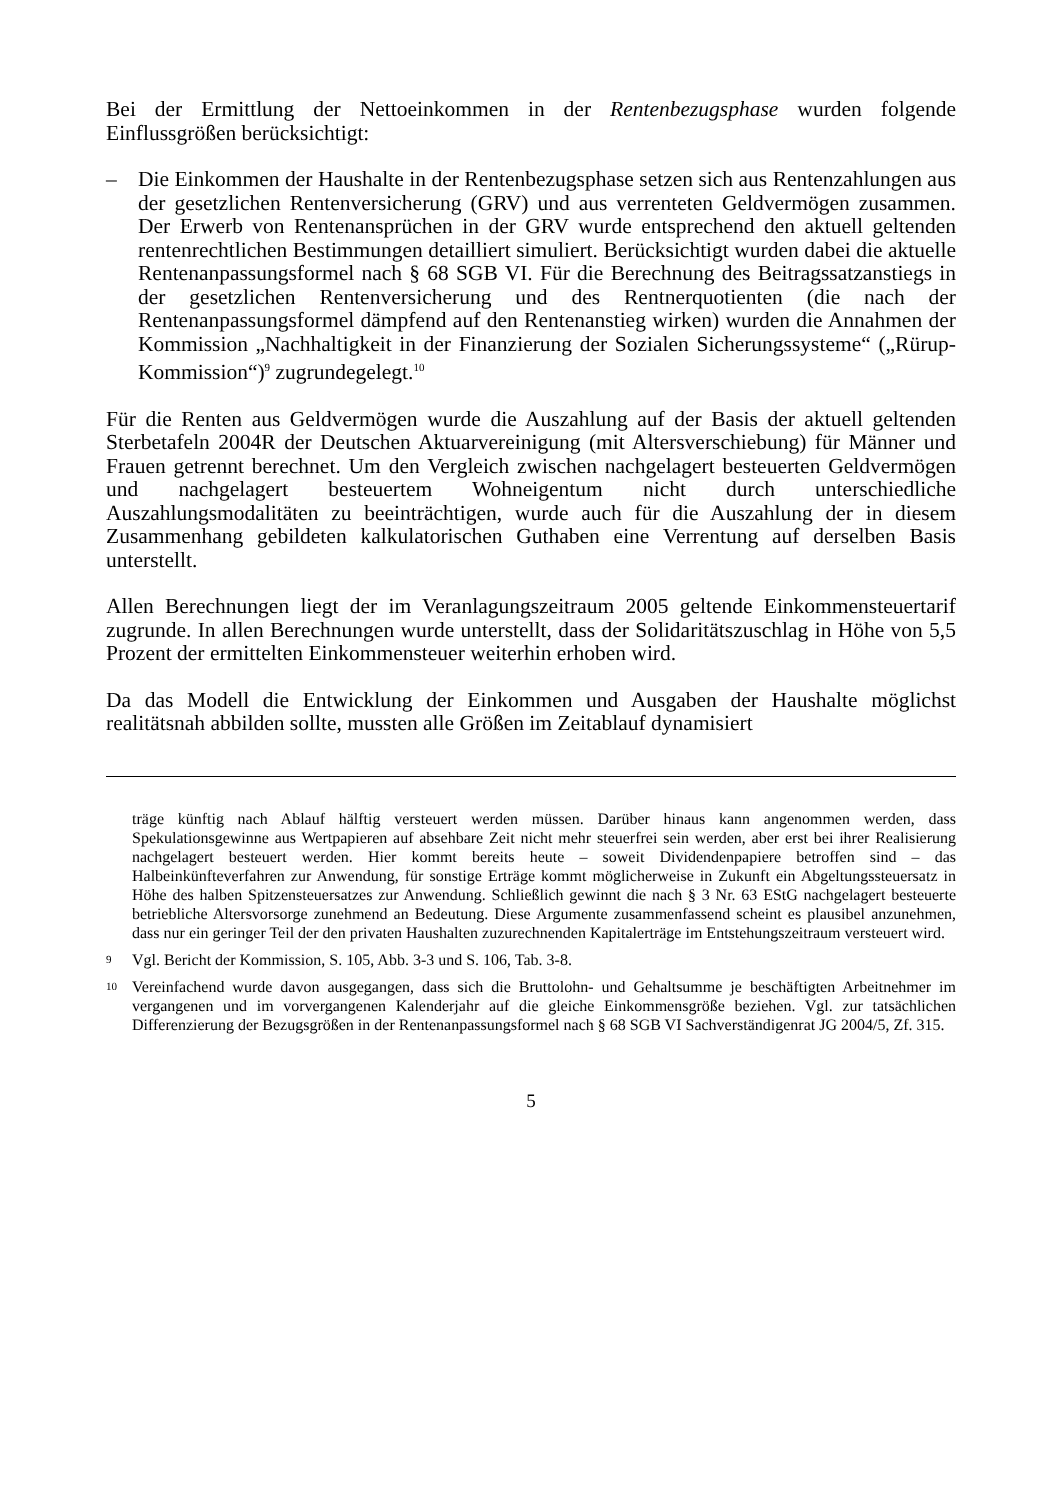Bei der Ermittlung der Nettoeinkommen in der Rentenbezugsphase wurden folgende Einflussgrößen berücksichtigt:
– Die Einkommen der Haushalte in der Rentenbezugsphase setzen sich aus Rentenzahlungen aus der gesetzlichen Rentenversicherung (GRV) und aus verrenteten Geldvermögen zusammen. Der Erwerb von Rentenansprüchen in der GRV wurde entsprechend den aktuell geltenden rentenrechtlichen Bestimmungen detailliert simuliert. Berücksichtigt wurden dabei die aktuelle Rentenanpassungsformel nach § 68 SGB VI. Für die Berechnung des Beitragssatzanstiegs in der gesetzlichen Rentenversicherung und des Rentnerquotienten (die nach der Rentenanpassungsformel dämpfend auf den Rentenanstieg wirken) wurden die Annahmen der Kommission „Nachhaltigkeit in der Finanzierung der Sozialen Sicherungssysteme“ („Rürup-Kommission“)<sup>9</sup> zugrundegelegt.<sup>10</sup>
Für die Renten aus Geldvermögen wurde die Auszahlung auf der Basis der aktuell geltenden Sterbetafeln 2004R der Deutschen Aktuarvereinigung (mit Altersverschiebung) für Männer und Frauen getrennt berechnet. Um den Vergleich zwischen nachgelagert besteuerten Geldvermögen und nachgelagert besteuertem Wohneigentum nicht durch unterschiedliche Auszahlungsmodalitäten zu beeinträchtigen, wurde auch für die Auszahlung der in diesem Zusammenhang gebildeten kalkulatorischen Guthaben eine Verrentung auf derselben Basis unterstellt.
Allen Berechnungen liegt der im Veranlagungszeitraum 2005 geltende Einkommensteuertarif zugrunde. In allen Berechnungen wurde unterstellt, dass der Solidaritätszuschlag in Höhe von 5,5 Prozent der ermittelten Einkommensteuer weiterhin erhoben wird.
Da das Modell die Entwicklung der Einkommen und Ausgaben der Haushalte möglichst realitätsnah abbilden sollte, mussten alle Größen im Zeitablauf dynamisiert
träge künftig nach Ablauf hälftig versteuert werden müssen. Darüber hinaus kann angenommen werden, dass Spekulationsgewinne aus Wertpapieren auf absehbare Zeit nicht mehr steuerfrei sein werden, aber erst bei ihrer Realisierung nachgelagert besteuert werden. Hier kommt bereits heute – soweit Dividendenpapiere betroffen sind – das Halbeinkünfteverfahren zur Anwendung, für sonstige Erträge kommt möglicherweise in Zukunft ein Abgeltungssteuersatz in Höhe des halben Spitzensteuersatzes zur Anwendung. Schließlich gewinnt die nach § 3 Nr. 63 EStG nachgelagert besteuerte betriebliche Altersvorsorge zunehmend an Bedeutung. Diese Argumente zusammenfassend scheint es plausibel anzunehmen, dass nur ein geringer Teil der den privaten Haushalten zuzurechnenden Kapitalerträge im Entstehungszeitraum versteuert wird.
9
Vgl. Bericht der Kommission, S. 105, Abb. 3-3 und S. 106, Tab. 3-8.
10
Vereinfachend wurde davon ausgegangen, dass sich die Bruttolohn- und Gehaltsumme je beschäftigten Arbeitnehmer im vergangenen und im vorvergangenen Kalenderjahr auf die gleiche Einkommensgröße beziehen. Vgl. zur tatsächlichen Differenzierung der Bezugsgrößen in der Rentenanpassungsformel nach § 68 SGB VI Sachverständigenrat JG 2004/5, Zf. 315.
5